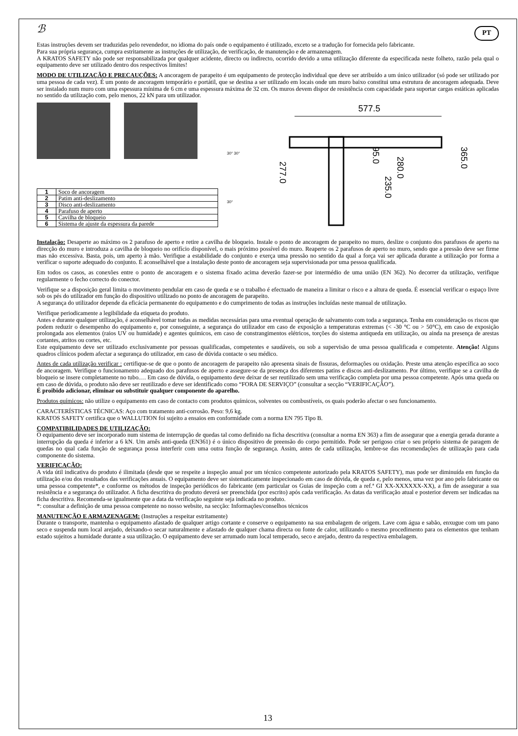ℬ PT
Estas instruções devem ser traduzidas pelo revendedor, no idioma do país onde o equipamento é utilizado, exceto se a tradução for fornecida pelo fabricante.
Para sua própria segurança, cumpra estritamente as instruções de utilização, de verificação, de manutenção e de armazenagem.
A KRATOS SAFETY não pode ser responsabilizada por qualquer acidente, directo ou indirecto, ocorrido devido a uma utilização diferente da especificada neste folheto, razão pela qual o equipamento deve ser utilizado dentro dos respectivos limites!
MODO DE UTILIZAÇÃO E PRECAUÇÕES: A ancoragem de parapeito é um equipamento de protecção individual que deve ser atribuído a um único utilizador (só pode ser utilizado por uma pessoa de cada vez). É um ponto de ancoragem temporário e portátil, que se destina a ser utilizado em locais onde um muro baixo constitui uma estrutura de ancoragem adequada. Deve ser instalado num muro com uma espessura mínima de 6 cm e uma espessura máxima de 32 cm. Os muros devem dispor de resistência com capacidade para suportar cargas estáticas aplicadas no sentido da utilização com, pelo menos, 22 kN para um utilizador.
| 1 | Soco de ancoragem |
| 2 | Patim anti-deslizamento |
| 3 | Disco anti-deslizamento |
| 4 | Parafuso de aperto |
| 5 | Cavilha de bloqueio |
| 6 | Sistema de ajuste da espessura da parede |
30° 30°
30°
577.5
277.0
95.0
235.0
280.0
365.0
Instalação: Desaperte ao máximo os 2 parafuso de aperto e retire a cavilha de bloqueio. Instale o ponto de ancoragem de parapeito no muro, deslize o conjunto dos parafusos de aperto na direcção do muro e introduza a cavilha de bloqueio no orifício disponível, o mais próximo possível do muro. Reaperte os 2 parafusos de aperto no muro, sendo que a pressão deve ser firme mas não excessiva. Basta, pois, um aperto à mão. Verifique a estabilidade do conjunto e exerça uma pressão no sentido da qual a força vai ser aplicada durante a utilização por forma a verificar o suporte adequado do conjunto. É aconselhável que a instalação deste ponto de ancoragem seja supervisionada por uma pessoa qualificada.
Em todos os casos, as conexões entre o ponto de ancoragem e o sistema fixado acima deverão fazer-se por intermédio de uma união (EN 362). No decorrer da utilização, verifique regularmente o fecho correcto do conector.
Verifique se a disposição geral limita o movimento pendular em caso de queda e se o trabalho é efectuado de maneira a limitar o risco e a altura de queda. É essencial verificar o espaço livre sob os pés do utilizador em função do dispositivo utilizado no ponto de ancoragem de parapeito.
A segurança do utilizador depende da eficácia permanente do equipamento e do cumprimento de todas as instruções incluídas neste manual de utilização.
Verifique periodicamente a legibilidade da etiqueta do produto.
Antes e durante qualquer utilização, é aconselhável tomar todas as medidas necessárias para uma eventual operação de salvamento com toda a segurança. Tenha em consideração os riscos que podem reduzir o desempenho do equipamento e, por conseguinte, a segurança do utilizador em caso de exposição a temperaturas extremas (< -30 °C ou > 50°C), em caso de exposição prolongada aos elementos (raios UV ou humidade) e agentes químicos, em caso de constrangimentos elétricos, torções do sistema antiqueda em utilização, ou ainda na presença de arestas cortantes, atritos ou cortes, etc.
Este equipamento deve ser utilizado exclusivamente por pessoas qualificadas, competentes e saudáveis, ou sob a supervisão de uma pessoa qualificada e competente. Atenção! Alguns quadros clínicos podem afectar a segurança do utilizador, em caso de dúvida contacte o seu médico.
Antes de cada utilização verificar : certifique-se de que o ponto de ancoragem de parapeito não apresenta sinais de fissuras, deformações ou oxidação. Preste uma atenção específica ao soco de ancoragem. Verifique o funcionamento adequado dos parafusos de aperto e assegure-se da presença dos diferentes patins e discos anti-deslizamento. Por último, verifique se a cavilha de bloqueio se insere completamente no tubo.… Em caso de dúvida, o equipamento deve deixar de ser reutilizado sem uma verificação completa por uma pessoa competente. Após uma queda ou em caso de dúvida, o produto não deve ser reutilizado e deve ser identificado como “FORA DE SERVIÇO” (consultar a secção “VERIFICAÇÃO”).
É proibido adicionar, eliminar ou substituir qualquer componente do aparelho.
Produtos químicos: não utilize o equipamento em caso de contacto com produtos químicos, solventes ou combustíveis, os quais poderão afectar o seu funcionamento.
CARACTERÍSTICAS TÉCNICAS: Aço com tratamento anti-corrosão. Peso: 9,6 kg.
KRATOS SAFETY certifica que o WALLUTION foi sujeito a ensaios em conformidade com a norma EN 795 Tipo B.
COMPATIBILIDADES DE UTILIZAÇÃO:
O equipamento deve ser incorporado num sistema de interrupção de quedas tal como definido na ficha descritiva (consultar a norma EN 363) a fim de assegurar que a energia gerada durante a interrupção da queda é inferior a 6 kN. Um arnês anti-queda (EN361) é o único dispositivo de preensão do corpo permitido. Pode ser perigoso criar o seu próprio sistema de paragem de quedas no qual cada função de segurança possa interferir com uma outra função de segurança. Assim, antes de cada utilização, lembre-se das recomendações de utilização para cada componente do sistema.
VERIFICAÇÃO:
A vida útil indicativa do produto é ilimitada (desde que se respeite a inspeção anual por um técnico competente autorizado pela KRATOS SAFETY), mas pode ser diminuída em função da utilização e/ou dos resultados das verificações anuais. O equipamento deve ser sistematicamente inspecionado em caso de dúvida, de queda e, pelo menos, uma vez por ano pelo fabricante ou uma pessoa competente*, e conforme os métodos de inspeção periódicos do fabricante (em particular os Guias de inspeção com a ref.ª GI XX-XXXXXX-XX), a fim de assegurar a sua resistência e a segurança do utilizador. A ficha descritiva do produto deverá ser preenchida (por escrito) após cada verificação. As datas da verificação atual e posterior devem ser indicadas na ficha descritiva. Recomenda-se igualmente que a data da verificação seguinte seja indicada no produto.
*: consultar a definição de uma pessoa competente no nosso website, na secção: Informações/conselhos técnicos
MANUTENÇÃO E ARMAZENAGEM: (Instruções a respeitar estritamente)
Durante o transporte, mantenha o equipamento afastado de qualquer artigo cortante e conserve o equipamento na sua embalagem de origem. Lave com água e sabão, enxugue com um pano seco e suspenda num local arejado, deixando-o secar naturalmente e afastado de qualquer chama directa ou fonte de calor, utilizando o mesmo procedimento para os elementos que tenham estado sujeitos a humidade durante a sua utilização. O equipamento deve ser arrumado num local temperado, seco e arejado, dentro da respectiva embalagem.
13